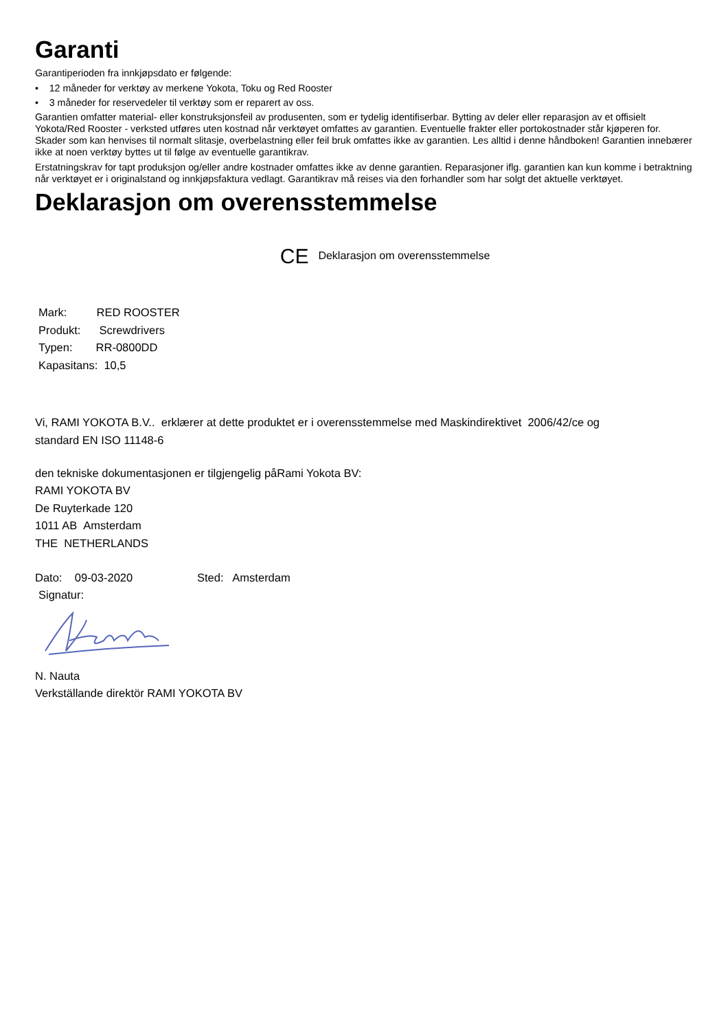Garanti
Garantiperioden fra innkjøpsdato er følgende:
• 12 måneder for verktøy av merkene Yokota, Toku og Red Rooster
• 3 måneder for reservedeler til verktøy som er reparert av oss.
Garantien omfatter material- eller konstruksjonsfeil av produsenten, som er tydelig identifiserbar. Bytting av deler eller reparasjon av et offisielt Yokota/Red Rooster - verksted utføres uten kostnad når verktøyet omfattes av garantien. Eventuelle frakter eller portokostnader står kjøperen for. Skader som kan henvises til normalt slitasje, overbelastning eller feil bruk omfattes ikke av garantien. Les alltid i denne håndboken! Garantien innebærer ikke at noen verktøy byttes ut til følge av eventuelle garantikrav.
Erstatningskrav for tapt produksjon og/eller andre kostnader omfattes ikke av denne garantien. Reparasjoner iflg. garantien kan kun komme i betraktning når verktøyet er i originalstand og innkjøpsfaktura vedlagt. Garantikrav må reises via den forhandler som har solgt det aktuelle verktøyet.
Deklarasjon om overensstemmelse
CE Deklarasjon om overensstemmelse
Mark: RED ROOSTER
Produkt: Screwdrivers
Typen: RR-0800DD
Kapasitans: 10,5
Vi, RAMI YOKOTA B.V.. erklærer at dette produktet er i overensstemmelse med Maskindirektivet 2006/42/ce og
standard EN ISO 11148-6
den tekniske dokumentasjonen er tilgjengelig påRami Yokota BV:
RAMI YOKOTA BV
De Ruyterkade 120
1011 AB Amsterdam
THE NETHERLANDS
Dato: 09-03-2020 Sted: Amsterdam
Signatur:
N. Nauta
Verkställande direktör RAMI YOKOTA BV